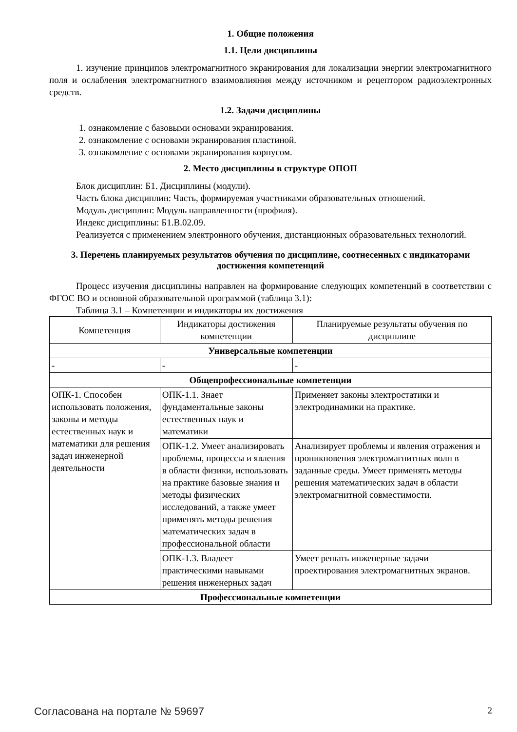1. Общие положения
1.1. Цели дисциплины
1. изучение принципов электромагнитного экранирования для локализации энергии электромагнитного поля и ослабления электромагнитного взаимовлияния между источником и рецептором радиоэлектронных средств.
1.2. Задачи дисциплины
1. ознакомление с базовыми основами экранирования.
2. ознакомление с основами экранирования пластиной.
3. ознакомление с основами экранирования корпусом.
2. Место дисциплины в структуре ОПОП
Блок дисциплин: Б1. Дисциплины (модули).
Часть блока дисциплин: Часть, формируемая участниками образовательных отношений.
Модуль дисциплин: Модуль направленности (профиля).
Индекс дисциплины: Б1.В.02.09.
Реализуется с применением электронного обучения, дистанционных образовательных технологий.
3. Перечень планируемых результатов обучения по дисциплине, соотнесенных с индикаторами достижения компетенций
Процесс изучения дисциплины направлен на формирование следующих компетенций в соответствии с ФГОС ВО и основной образовательной программой (таблица 3.1):
Таблица 3.1 – Компетенции и индикаторы их достижения
| Компетенция | Индикаторы достижения компетенции | Планируемые результаты обучения по дисциплине |
| --- | --- | --- |
| Универсальные компетенции | | |
| - | - | - |
| Общепрофессиональные компетенции | | |
| ОПК-1. Способен использовать положения, законы и методы естественных наук и математики для решения задач инженерной деятельности | ОПК-1.1. Знает фундаментальные законы естественных наук и математики | Применяет законы электростатики и электродинамики на практике. |
| | ОПК-1.2. Умеет анализировать проблемы, процессы и явления в области физики, использовать на практике базовые знания и методы физических исследований, а также умеет применять методы решения математических задач в профессиональной области | Анализирует проблемы и явления отражения и проникновения электромагнитных волн в заданные среды. Умеет применять методы решения математических задач в области электромагнитной совместимости. |
| | ОПК-1.3. Владеет практическими навыками решения инженерных задач | Умеет решать инженерные задачи проектирования электромагнитных экранов. |
| Профессиональные компетенции | | |
Согласована на портале № 59697 2